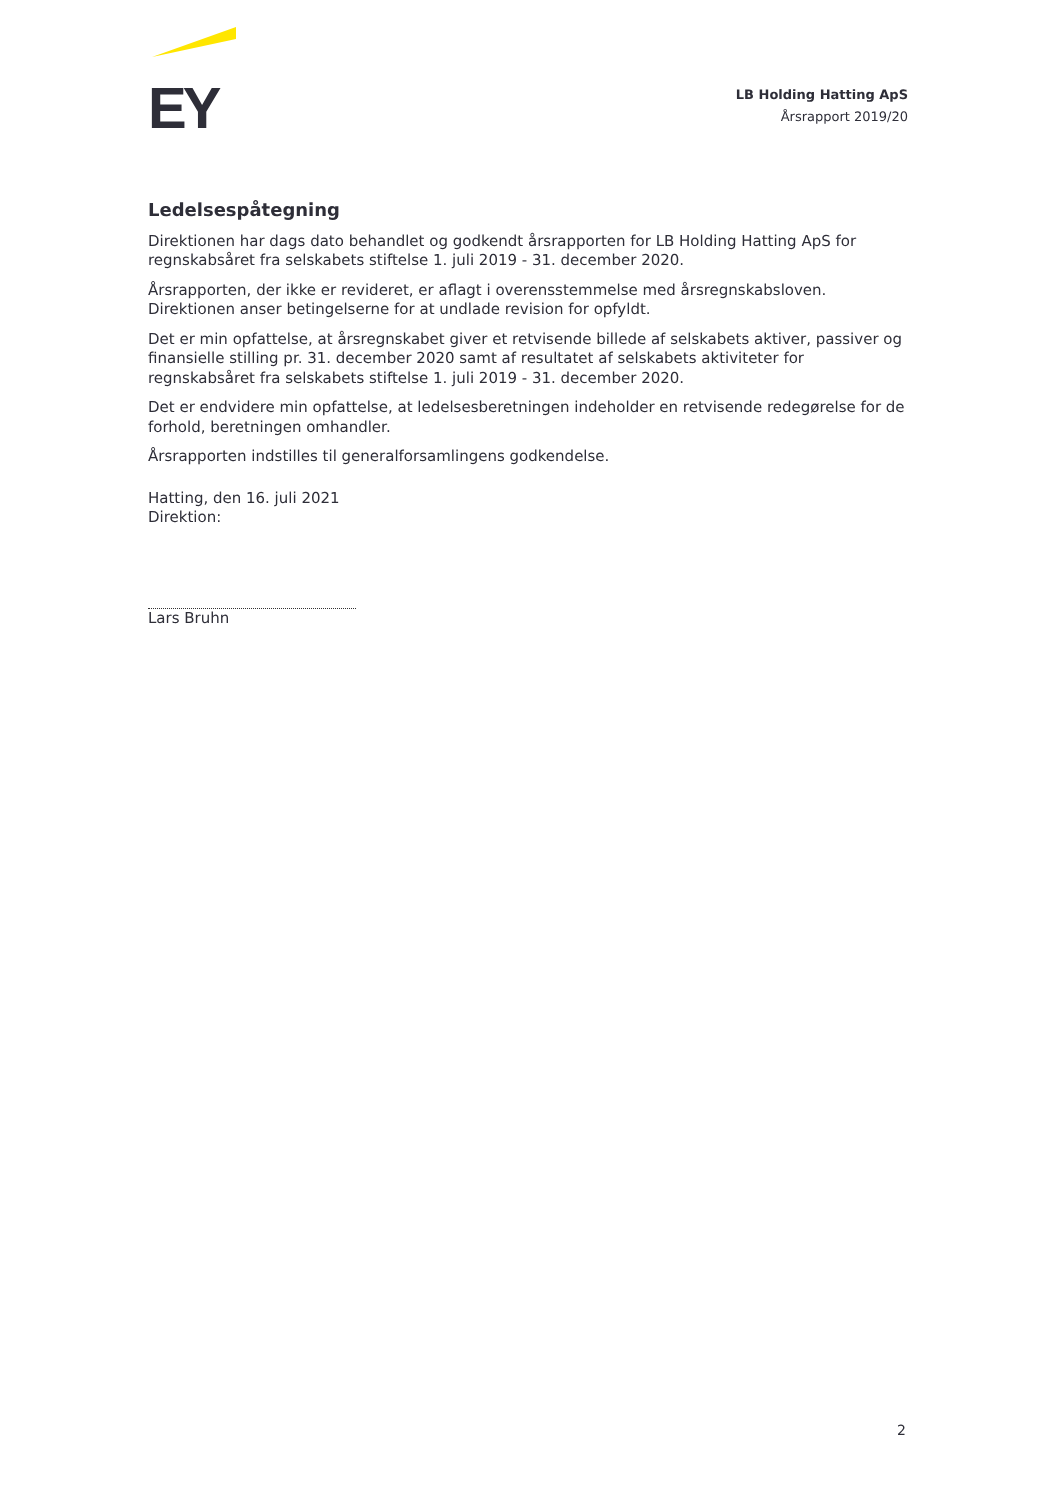EY
LB Holding Hatting ApS
Årsrapport 2019/20
Ledelsespåtegning
Direktionen har dags dato behandlet og godkendt årsrapporten for LB Holding Hatting ApS for regnskabsåret fra selskabets stiftelse 1. juli 2019 - 31. december 2020.
Årsrapporten, der ikke er revideret, er aflagt i overensstemmelse med årsregnskabsloven. Direktionen anser betingelserne for at undlade revision for opfyldt.
Det er min opfattelse, at årsregnskabet giver et retvisende billede af selskabets aktiver, passiver og finansielle stilling pr. 31. december 2020 samt af resultatet af selskabets aktiviteter for regnskabsåret fra selskabets stiftelse 1. juli 2019 - 31. december 2020.
Det er endvidere min opfattelse, at ledelsesberetningen indeholder en retvisende redegørelse for de forhold, beretningen omhandler.
Årsrapporten indstilles til generalforsamlingens godkendelse.
Hatting, den 16. juli 2021
Direktion:
Lars Bruhn
2